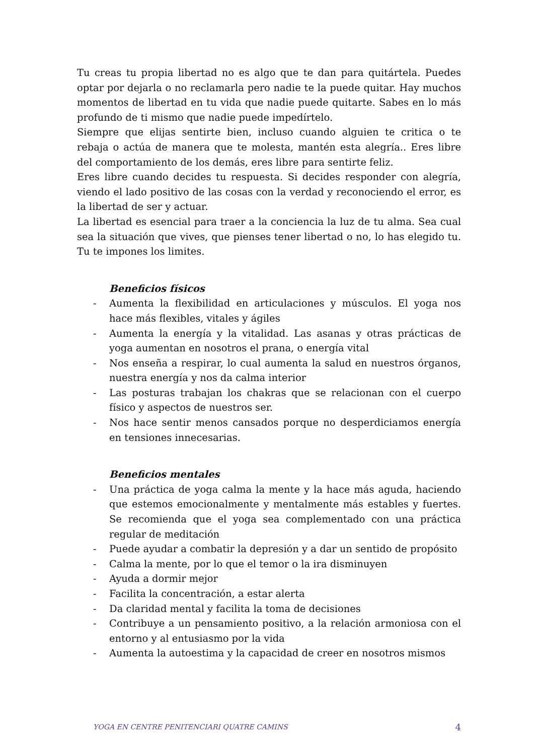Tu creas tu propia libertad no es algo que te dan para quitártela. Puedes optar por dejarla o no reclamarla pero nadie te la puede quitar. Hay muchos momentos de libertad en tu vida que nadie puede quitarte. Sabes en lo más profundo de ti mismo que nadie puede impedírtelo.
Siempre que elijas sentirte bien, incluso cuando alguien te critica o te rebaja o actúa de manera que te molesta, mantén esta alegría.. Eres libre del comportamiento de los demás, eres libre para sentirte feliz.
Eres libre cuando decides tu respuesta. Si decides responder con alegría, viendo el lado positivo de las cosas con la verdad y reconociendo el error, es la libertad de ser y actuar.
La libertad es esencial para traer a la conciencia la luz de tu alma. Sea cual sea la situación que vives, que pienses tener libertad o no, lo has elegido tu. Tu te impones los limites.
Beneficios físicos
- Aumenta la flexibilidad en articulaciones y músculos. El yoga nos hace más flexibles, vitales y ágiles
- Aumenta la energía y la vitalidad. Las asanas y otras prácticas de yoga aumentan en nosotros el prana, o energía vital
- Nos enseña a respirar, lo cual aumenta la salud en nuestros órganos, nuestra energía y nos da calma interior
- Las posturas trabajan los chakras que se relacionan con el cuerpo físico y aspectos de nuestros ser.
- Nos hace sentir menos cansados porque no desperdiciamos energía en tensiones innecesarias.
Beneficios mentales
- Una práctica de yoga calma la mente y la hace más aguda, haciendo que estemos emocionalmente y mentalmente más estables y fuertes. Se recomienda que el yoga sea complementado con una práctica regular de meditación
- Puede ayudar a combatir la depresión y a dar un sentido de propósito
- Calma la mente, por lo que el temor o la ira disminuyen
- Ayuda a dormir mejor
- Facilita la concentración, a estar alerta
- Da claridad mental y facilita la toma de decisiones
- Contribuye a un pensamiento positivo, a la relación armoniosa con el entorno y al entusiasmo por la vida
- Aumenta la autoestima y la capacidad de creer en nosotros mismos
YOGA EN CENTRE PENITENCIARI QUATRE CAMINS 4